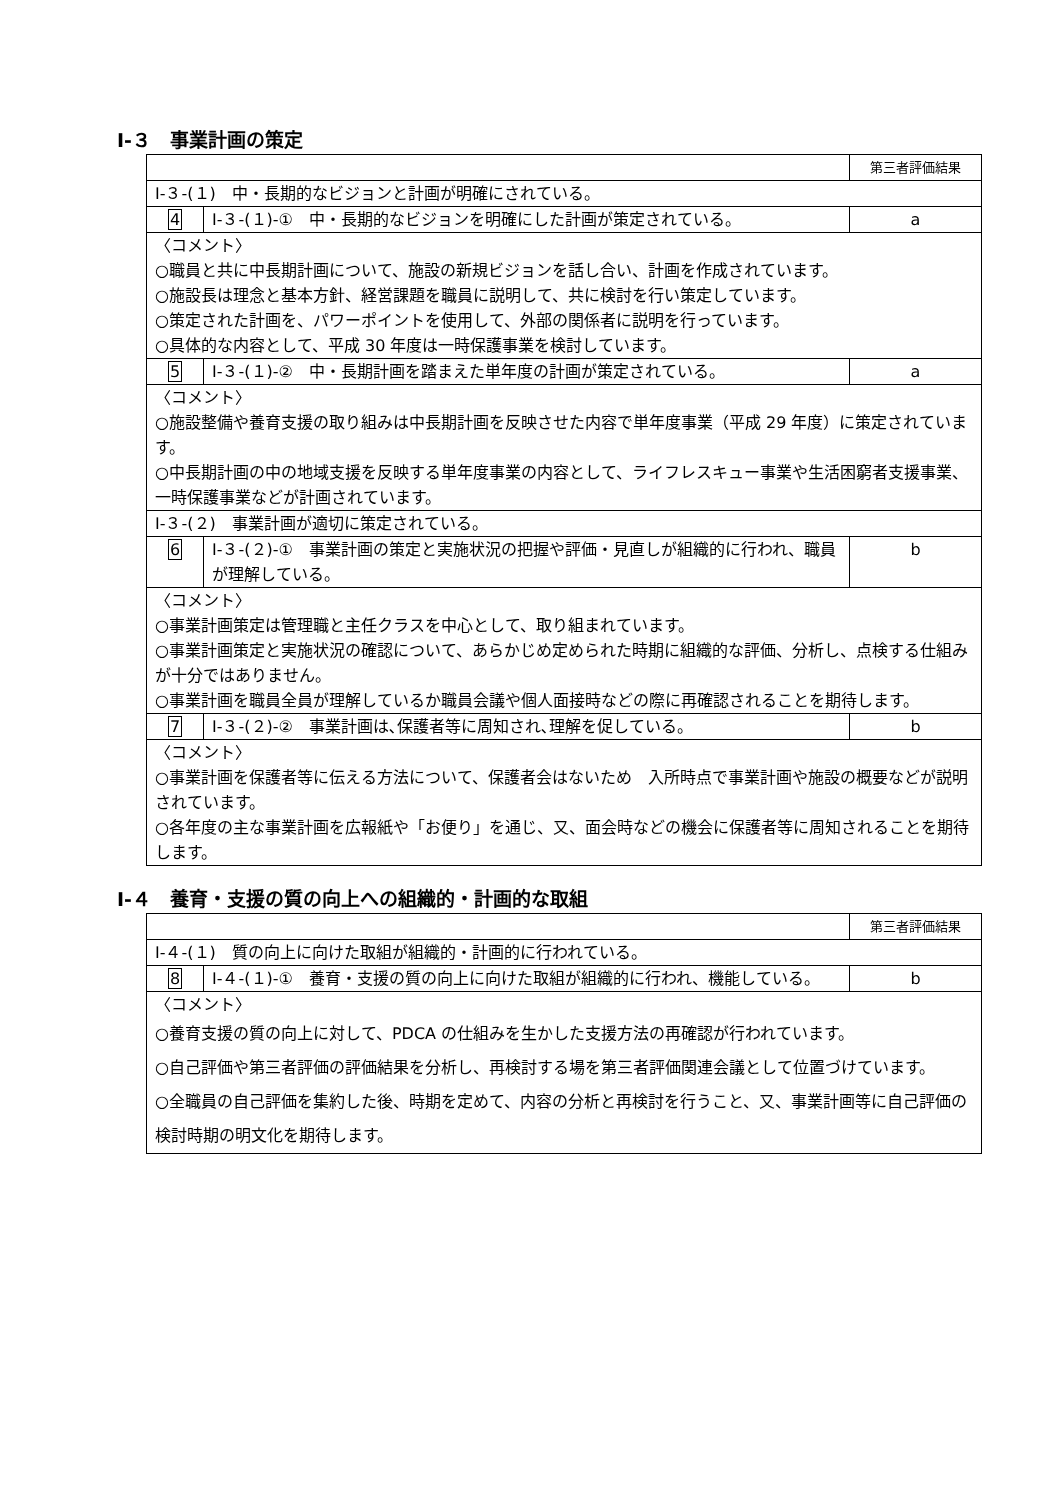Ⅰ-３　事業計画の策定
| | | 第三者評価結果 |
| Ⅰ-３-(１) 中・長期的なビジョンと計画が明確にされている。 | | |
| 4 | Ⅰ-３-(１)-① 中・長期的なビジョンを明確にした計画が策定されている。 | a |
| 〈コメント〉 ○職員と共に中長期計画について、施設の新規ビジョンを話し合い、計画を作成されています。 ○施設長は理念と基本方針、経営課題を職員に説明して、共に検討を行い策定しています。 ○策定された計画を、パワーポイントを使用して、外部の関係者に説明を行っています。 ○具体的な内容として、平成 30 年度は一時保護事業を検討しています。 | | |
| 5 | Ⅰ-３-(１)-② 中・長期計画を踏まえた単年度の計画が策定されている。 | a |
| 〈コメント〉 ○施設整備や養育支援の取り組みは中長期計画を反映させた内容で単年度事業（平成 29 年度）に策定されています。 ○中長期計画の中の地域支援を反映する単年度事業の内容として、ライフレスキュー事業や生活困窮者支援事業、一時保護事業などが計画されています。 | | |
| Ⅰ-３-(２) 事業計画が適切に策定されている。 | | |
| 6 | Ⅰ-３-(２)-① 事業計画の策定と実施状況の把握や評価・見直しが組織的に行われ、職員が理解している。 | b |
| 〈コメント〉 ○事業計画策定は管理職と主任クラスを中心として、取り組まれています。 ○事業計画策定と実施状況の確認について、あらかじめ定められた時期に組織的な評価、分析し、点検する仕組みが十分ではありません。 ○事業計画を職員全員が理解しているか職員会議や個人面接時などの際に再確認されることを期待します。 | | |
| 7 | Ⅰ-３-(２)-② 事業計画は､保護者等に周知され､理解を促している。 | b |
| 〈コメント〉 ○事業計画を保護者等に伝える方法について、保護者会はないため 入所時点で事業計画や施設の概要などが説明されています。 ○各年度の主な事業計画を広報紙や「お便り」を通じ、又、面会時などの機会に保護者等に周知されることを期待します。 | | |
Ⅰ-４　養育・支援の質の向上への組織的・計画的な取組
| | | 第三者評価結果 |
| Ⅰ-４-(１) 質の向上に向けた取組が組織的・計画的に行われている。 | | |
| 8 | Ⅰ-４-(１)-① 養育・支援の質の向上に向けた取組が組織的に行われ、機能している。 | b |
| 〈コメント〉 ○養育支援の質の向上に対して、PDCA の仕組みを生かした支援方法の再確認が行われています。 ○自己評価や第三者評価の評価結果を分析し、再検討する場を第三者評価関連会議として位置づけています。 ○全職員の自己評価を集約した後、時期を定めて、内容の分析と再検討を行うこと、又、事業計画等に自己評価の検討時期の明文化を期待します。 | | |